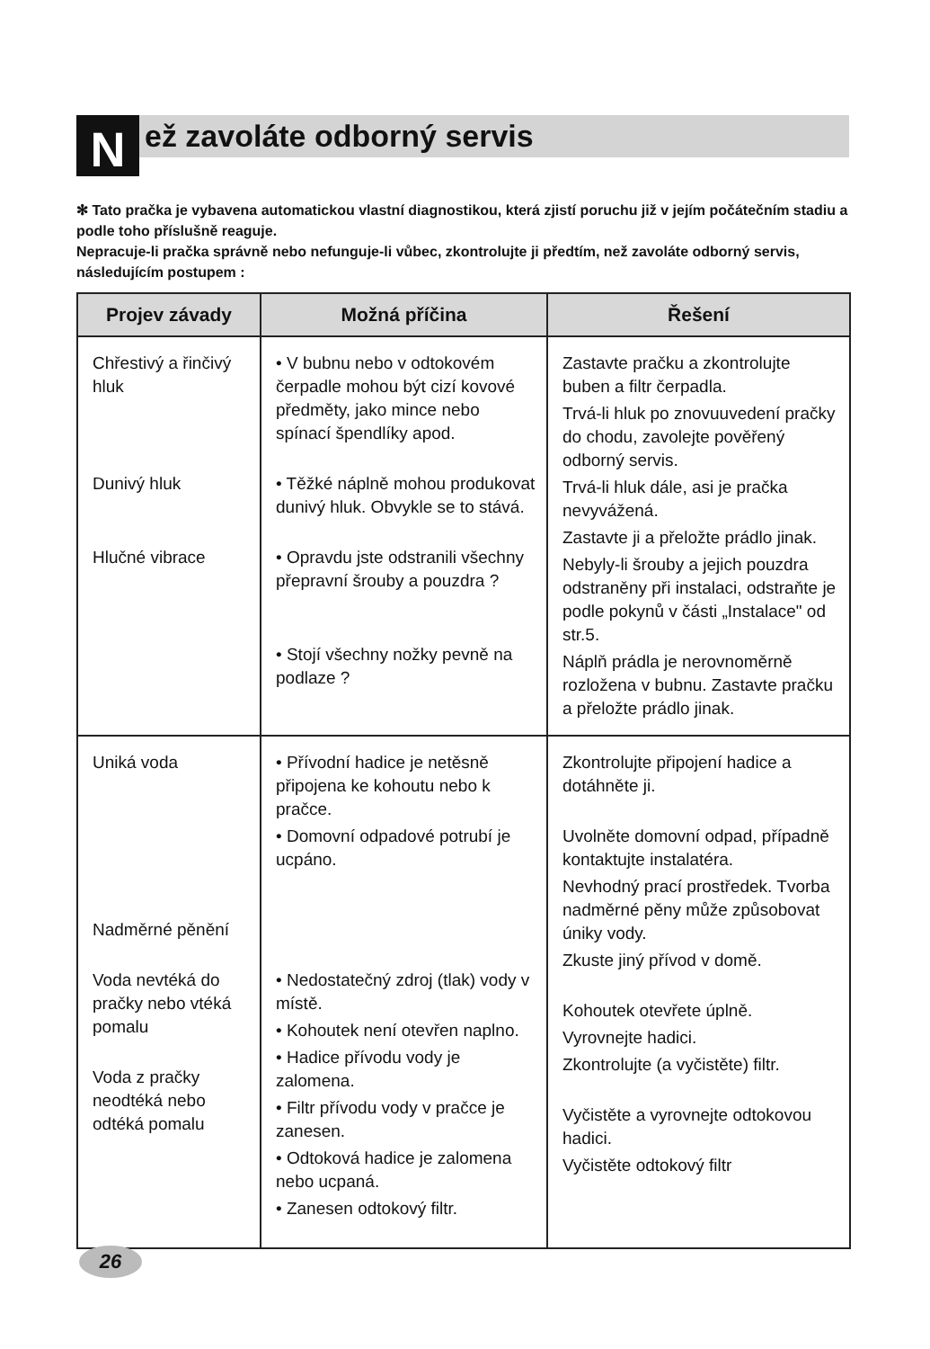N ež zavoláte odborný servis
✻ Tato pračka je vybavena automatickou vlastní diagnostikou, která zjistí poruchu již v jejím počátečním stadiu a podle toho příslušně reaguje.
Nepracuje-li pračka správně nebo nefunguje-li vůbec, zkontrolujte ji předtím, než zavoláte odborný servis, následujícím postupem :
| Projev závady | Možná příčina | Řešení |
| --- | --- | --- |
| Chřestivý a řinčivý hluk Dunivý hluk Hlučné vibrace | • V bubnu nebo v odtokovém čerpadle mohou být cizí kovové předměty, jako mince nebo spínací špendlíky apod. • Těžké náplně mohou produkovat dunivý hluk. Obvykle se to stává. • Opravdu jste odstranili všechny přepravní šrouby a pouzdra ? • Stojí všechny nožky pevně na podlaze ? | Zastavte pračku a zkontrolujte buben a filtr čerpadla. Trvá-li hluk po znovuuvedení pračky do chodu, zavolejte pověřený odborný servis. Trvá-li hluk dále, asi je pračka nevyvážená. Zastavte ji a přeložte prádlo jinak. Nebyly-li šrouby a jejich pouzdra odstraněny při instalaci, odstraňte je podle pokynů v části „Instalace" od str.5. Náplň prádla je nerovnoměrně rozložena v bubnu. Zastavte pračku a přeložte prádlo jinak. |
| Uniká voda Nadměrné pěnění Voda nevtéká do pračky nebo vtéká pomalu Voda z pračky neodtéká nebo odtéká pomalu | • Přívodní hadice je netěsně připojena ke kohoutu nebo k pračce. • Domovní odpadové potrubí je ucpáno. • Nedostatečný zdroj (tlak) vody v místě. • Kohoutek není otevřen naplno. • Hadice přívodu vody je zalomena. • Filtr přívodu vody v pračce je zanesen. • Odtoková hadice je zalomena nebo ucpaná. • Zanesen odtokový filtr. | Zkontrolujte připojení hadice a dotáhněte ji. Uvolněte domovní odpad, případně kontaktujte instalatéra. Nevhodný prací prostředek. Tvorba nadměrné pěny může způsobovat úniky vody. Zkuste jiný přívod v domě. Kohoutek otevřete úplně. Vyrovnejte hadici. Zkontrolujte (a vyčistěte) filtr. Vyčistěte a vyrovnejte odtokovou hadici. Vyčistěte odtokový filtr |
26